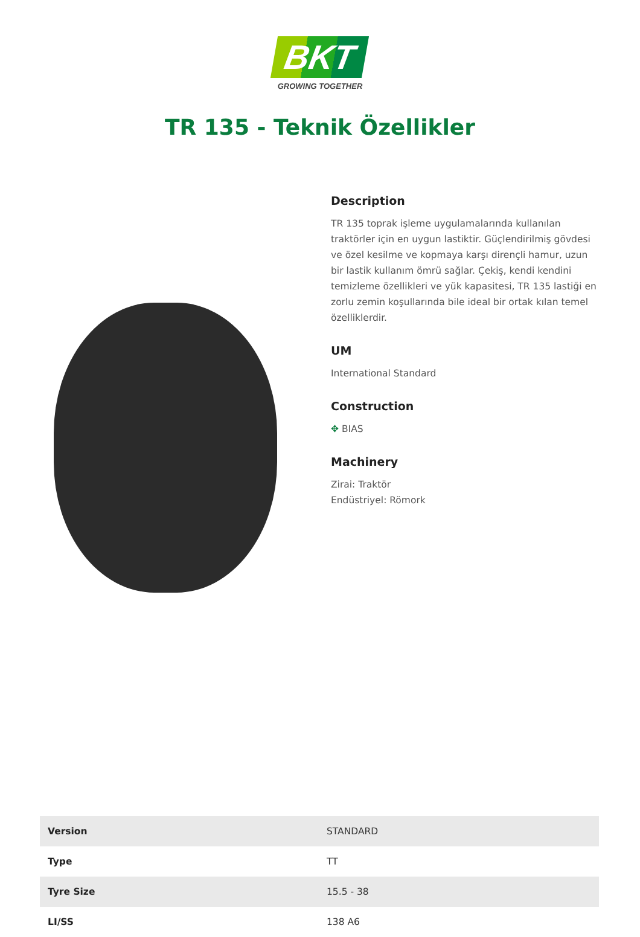BKT
GROWING TOGETHER
TR 135 - Teknik Özellikler
Description
TR 135 toprak işleme uygulamalarında kullanılan traktörler için en uygun lastiktir. Güçlendirilmiş gövdesi ve özel kesilme ve kopmaya karşı dirençli hamur, uzun bir lastik kullanım ömrü sağlar. Çekiş, kendi kendini temizleme özellikleri ve yük kapasitesi, TR 135 lastiği en zorlu zemin koşullarında bile ideal bir ortak kılan temel özelliklerdir.
UM
International Standard
Construction
✥ BIAS
Machinery
Zirai: Traktör
Endüstriyel: Römork
| Version | STANDARD |
| Type | TT |
| Tyre Size | 15.5 - 38 |
| LI/SS | 138 A6 |